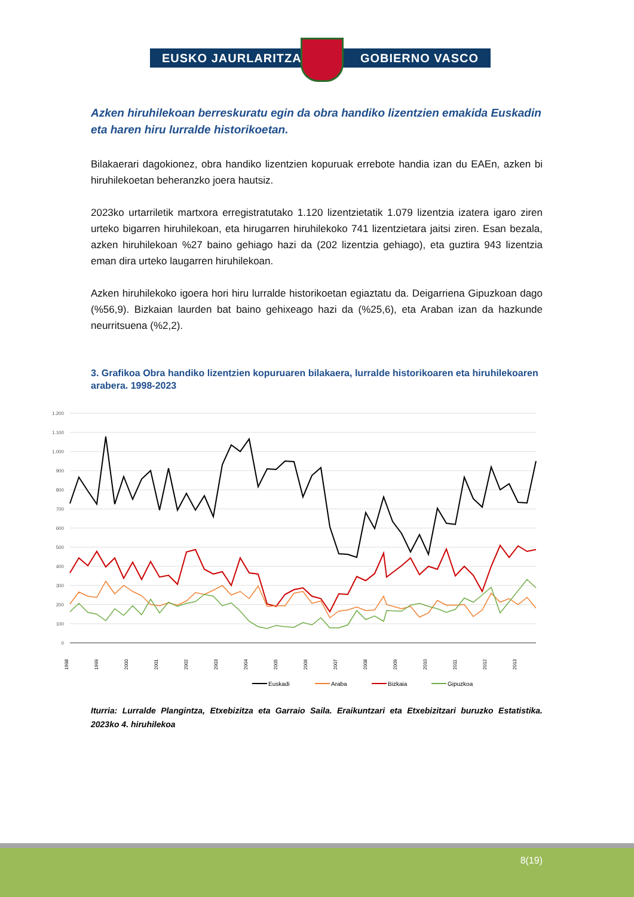EUSKO JAURLARITZA GOBIERNO VASCO
Azken hiruhilekoan berreskuratu egin da obra handiko lizentzien emakida Euskadin eta haren hiru lurralde historikoetan.
Bilakaerari dagokionez, obra handiko lizentzien kopuruak errebote handia izan du EAEn, azken bi hiruhilekoetan beheranzko joera hautsiz.
2023ko urtarriletik martxora erregistratutako 1.120 lizentzietatik 1.079 lizentzia izatera igaro ziren urteko bigarren hiruhilekoan, eta hirugarren hiruhilekoko 741 lizentzietara jaitsi ziren. Esan bezala, azken hiruhilekoan %27 baino gehiago hazi da (202 lizentzia gehiago), eta guztira 943 lizentzia eman dira urteko laugarren hiruhilekoan.
Azken hiruhilekoko igoera hori hiru lurralde historikoetan egiaztatu da. Deigarriena Gipuzkoan dago (%56,9). Bizkaian laurden bat baino gehixeago hazi da (%25,6), eta Araban izan da hazkunde neurritsuena (%2,2).
3. Grafikoa Obra handiko lizentzien kopuruaren bilakaera, lurralde historikoaren eta hiruhilekoaren arabera. 1998-2023
1.200
1.100
1.000
900
800
700
600
500
400
300
200
100
0
1998
1999
2000
2001
2002
2003
2004
2005
2006
2007
2008
2009
2010
2011
2012
2013
Euskadi
Araba
Bizkaia
Gipuzkoa
Iturria: Lurralde Plangintza, Etxebizitza eta Garraio Saila. Eraikuntzari eta Etxebizitzari buruzko Estatistika. 2023ko 4. hiruhilekoa
8(19)